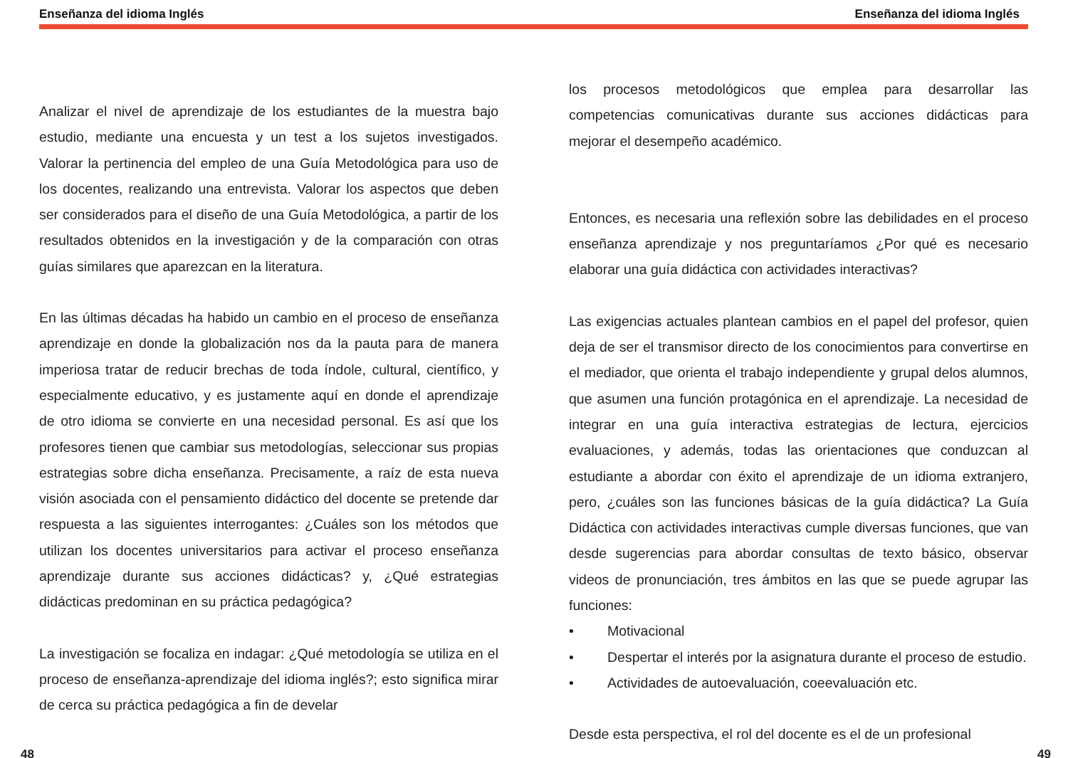Enseñanza del idioma Inglés Enseñanza del idioma Inglés
Analizar el nivel de aprendizaje de los estudiantes de la muestra bajo estudio, mediante una encuesta y un test a los sujetos investigados. Valorar la pertinencia del empleo de una Guía Metodológica para uso de los docentes, realizando una entrevista. Valorar los aspectos que deben ser considerados para el diseño de una Guía Metodológica, a partir de los resultados obtenidos en la investigación y de la comparación con otras guías similares que aparezcan en la literatura.
En las últimas décadas ha habido un cambio en el proceso de enseñanza aprendizaje en donde la globalización nos da la pauta para de manera imperiosa tratar de reducir brechas de toda índole, cultural, científico, y especialmente educativo, y es justamente aquí en donde el aprendizaje de otro idioma se convierte en una necesidad personal. Es así que los profesores tienen que cambiar sus metodologías, seleccionar sus propias estrategias sobre dicha enseñanza. Precisamente, a raíz de esta nueva visión asociada con el pensamiento didáctico del docente se pretende dar respuesta a las siguientes interrogantes: ¿Cuáles son los métodos que utilizan los docentes universitarios para activar el proceso enseñanza aprendizaje durante sus acciones didácticas? y, ¿Qué estrategias didácticas predominan en su práctica pedagógica?
La investigación se focaliza en indagar: ¿Qué metodología se utiliza en el proceso de enseñanza-aprendizaje del idioma inglés?; esto significa mirar de cerca su práctica pedagógica a fin de develar
los procesos metodológicos que emplea para desarrollar las competencias comunicativas durante sus acciones didácticas para mejorar el desempeño académico.
Entonces, es necesaria una reflexión sobre las debilidades en el proceso enseñanza aprendizaje y nos preguntaríamos ¿Por qué es necesario elaborar una guía didáctica con actividades interactivas?
Las exigencias actuales plantean cambios en el papel del profesor, quien deja de ser el transmisor directo de los conocimientos para convertirse en el mediador, que orienta el trabajo independiente y grupal delos alumnos, que asumen una función protagónica en el aprendizaje. La necesidad de integrar en una guía interactiva estrategias de lectura, ejercicios evaluaciones, y además, todas las orientaciones que conduzcan al estudiante a abordar con éxito el aprendizaje de un idioma extranjero, pero, ¿cuáles son las funciones básicas de la guía didáctica? La Guía Didáctica con actividades interactivas cumple diversas funciones, que van desde sugerencias para abordar consultas de texto básico, observar videos de pronunciación, tres ámbitos en las que se puede agrupar las funciones:
• Motivacional
• Despertar el interés por la asignatura durante el proceso de estudio.
• Actividades de autoevaluación, coeevaluación etc.
Desde esta perspectiva, el rol del docente es el de un profesional
48 49